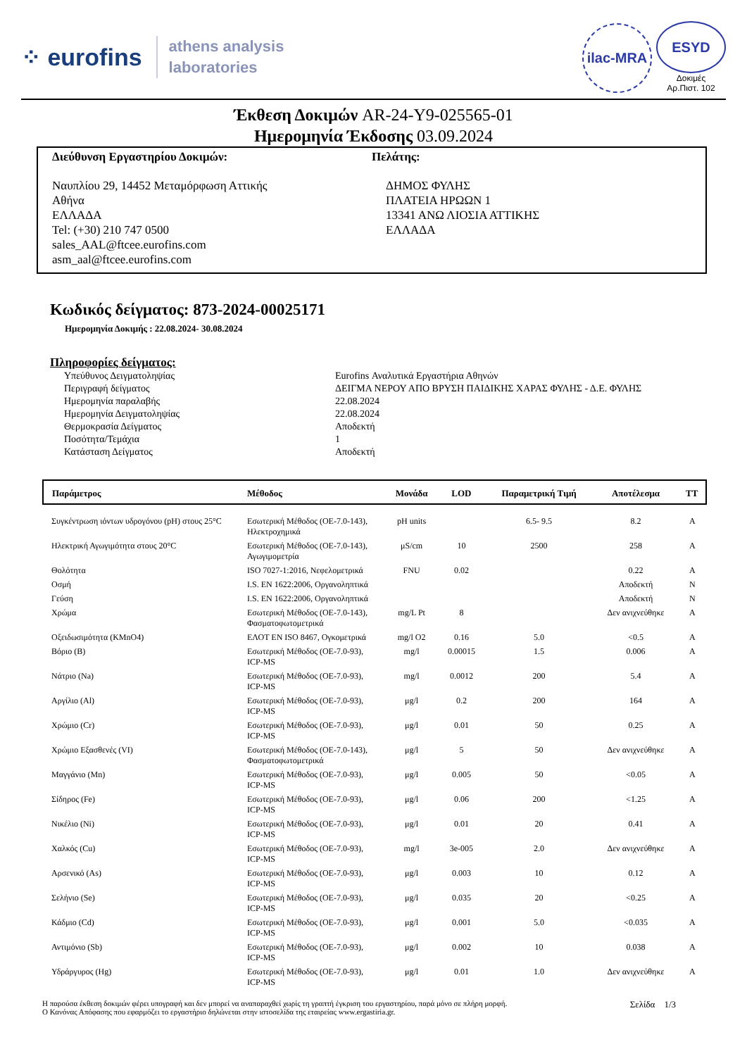⁘ eurofins athens analysis
laboratories
ilac-MRA
ESYD
Δοκιμές
Αρ.Πιστ. 102
Έκθεση Δοκιμών AR-24-Y9-025565-01
Ημερομηνία Έκδοσης 03.09.2024
Διεύθυνση Εργαστηρίου Δοκιμών:
Ναυπλίου 29, 14452 Μεταμόρφωση Αττικής
Αθήνα
ΕΛΛΑΔΑ
Tel: (+30) 210 747 0500
sales_AAL@ftcee.eurofins.com
asm_aal@ftcee.eurofins.com
Πελάτης:
ΔΗΜΟΣ ΦΥΛΗΣ
ΠΛΑΤΕΙΑ ΗΡΩΩΝ 1
13341 ΑΝΩ ΛΙΟΣΙΑ ΑΤΤΙΚΗΣ
ΕΛΛΑΔΑ
Κωδικός δείγματος: 873-2024-00025171
Ημερομηνία Δοκιμής : 22.08.2024- 30.08.2024
Πληροφορίες δείγματος:
| Υπεύθυνος Δειγματοληψίας | Eurofins Αναλυτικά Εργαστήρια Αθηνών |
| Περιγραφή δείγματος | ΔΕΙΓΜΑ ΝΕΡΟΥ ΑΠΟ ΒΡΥΣΗ ΠΑΙΔΙΚΗΣ ΧΑΡΑΣ ΦΥΛΗΣ - Δ.Ε. ΦΥΛΗΣ |
| Ημερομηνία παραλαβής | 22.08.2024 |
| Ημερομηνία Δειγματοληψίας | 22.08.2024 |
| Θερμοκρασία Δείγματος | Αποδεκτή |
| Ποσότητα/Τεμάχια | 1 |
| Κατάσταση Δείγματος | Αποδεκτή |
| Παράμετρος | Μέθοδος | Μονάδα | LOD | Παραμετρική Τιμή | Αποτέλεσμα | TT |
| --- | --- | --- | --- | --- | --- | --- |
| Συγκέντρωση ιόντων υδρογόνου (pH) στους 25°C | Εσωτερική Μέθοδος (ΟΕ-7.0-143), Ηλεκτροχημικά | pH units | | 6.5- 9.5 | 8.2 | A |
| Ηλεκτρική Αγωγιμότητα στους 20°C | Εσωτερική Μέθοδος (ΟΕ-7.0-143), Αγωγιμομετρία | μS/cm | 10 | 2500 | 258 | A |
| Θολότητα | ISO 7027-1:2016, Νεφελομετρικά | FNU | 0.02 | | 0.22 | A |
| Οσμή | I.S. EN 1622:2006, Οργανοληπτικά | | | | Αποδεκτή | N |
| Γεύση | I.S. EN 1622:2006, Οργανοληπτικά | | | | Αποδεκτή | N |
| Χρώμα | Εσωτερική Μέθοδος (ΟΕ-7.0-143), Φασματοφωτομετρικά | mg/L Pt | 8 | | Δεν ανιχνεύθηκε | A |
| Οξειδωσιμότητα (KMnO4) | ΕΛΟΤ EN ISO 8467, Ογκομετρικά | mg/l O2 | 0.16 | 5.0 | <0.5 | A |
| Βόριο (B) | Εσωτερική Μέθοδος (ΟΕ-7.0-93), ICP-MS | mg/l | 0.00015 | 1.5 | 0.006 | A |
| Νάτριο (Na) | Εσωτερική Μέθοδος (ΟΕ-7.0-93), ICP-MS | mg/l | 0.0012 | 200 | 5.4 | A |
| Αργίλιο (Al) | Εσωτερική Μέθοδος (ΟΕ-7.0-93), ICP-MS | μg/l | 0.2 | 200 | 164 | A |
| Χρώμιο (Cr) | Εσωτερική Μέθοδος (ΟΕ-7.0-93), ICP-MS | μg/l | 0.01 | 50 | 0.25 | A |
| Χρώμιο Εξασθενές (VI) | Εσωτερική Μέθοδος (ΟΕ-7.0-143), Φασματοφωτομετρικά | μg/l | 5 | 50 | Δεν ανιχνεύθηκε | A |
| Μαγγάνιο (Mn) | Εσωτερική Μέθοδος (ΟΕ-7.0-93), ICP-MS | μg/l | 0.005 | 50 | <0.05 | A |
| Σίδηρος (Fe) | Εσωτερική Μέθοδος (ΟΕ-7.0-93), ICP-MS | μg/l | 0.06 | 200 | <1.25 | A |
| Νικέλιο (Ni) | Εσωτερική Μέθοδος (ΟΕ-7.0-93), ICP-MS | μg/l | 0.01 | 20 | 0.41 | A |
| Χαλκός (Cu) | Εσωτερική Μέθοδος (ΟΕ-7.0-93), ICP-MS | mg/l | 3e-005 | 2.0 | Δεν ανιχνεύθηκε | A |
| Αρσενικό (As) | Εσωτερική Μέθοδος (ΟΕ-7.0-93), ICP-MS | μg/l | 0.003 | 10 | 0.12 | A |
| Σελήνιο (Se) | Εσωτερική Μέθοδος (ΟΕ-7.0-93), ICP-MS | μg/l | 0.035 | 20 | <0.25 | A |
| Κάδμιο (Cd) | Εσωτερική Μέθοδος (ΟΕ-7.0-93), ICP-MS | μg/l | 0.001 | 5.0 | <0.035 | A |
| Αντιμόνιο (Sb) | Εσωτερική Μέθοδος (ΟΕ-7.0-93), ICP-MS | μg/l | 0.002 | 10 | 0.038 | A |
| Υδράργυρος (Hg) | Εσωτερική Μέθοδος (ΟΕ-7.0-93), ICP-MS | μg/l | 0.01 | 1.0 | Δεν ανιχνεύθηκε | A |
Η παρούσα έκθεση δοκιμών φέρει υπογραφή και δεν μπορεί να αναπαραχθεί χωρίς τη γραπτή έγκριση του εργαστηρίου, παρά μόνο σε πλήρη μορφή.
Ο Κανόνας Απόφασης που εφαρμόζει το εργαστήριο δηλώνεται στην ιστοσελίδα της εταιρείας www.ergastiria.gr.
Σελίδα 1/3